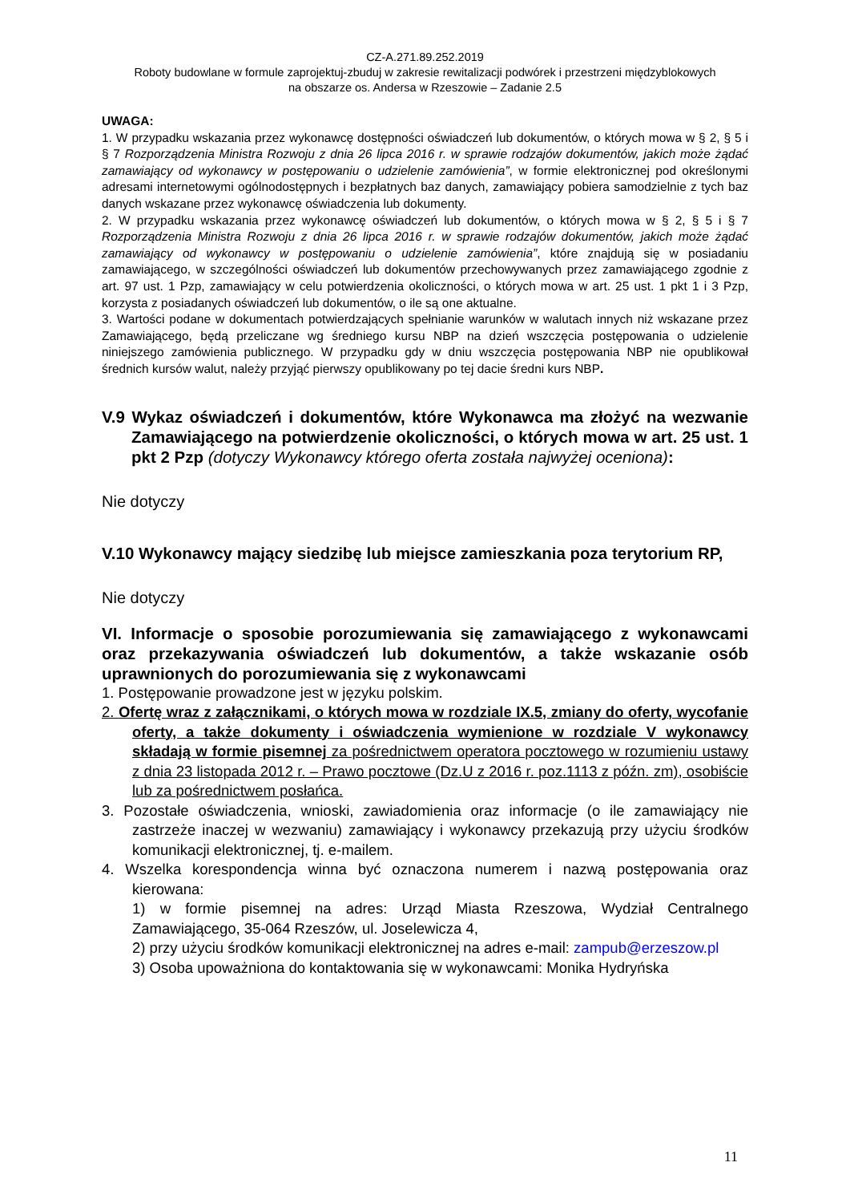CZ-A.271.89.252.2019
Roboty budowlane w formule zaprojektuj-zbuduj w zakresie rewitalizacji podwórek i przestrzeni międzyblokowych
na obszarze os. Andersa w Rzeszowie – Zadanie 2.5
UWAGA:
1. W przypadku wskazania przez wykonawcę dostępności oświadczeń lub dokumentów, o których mowa w § 2, § 5 i § 7 Rozporządzenia Ministra Rozwoju z dnia 26 lipca 2016 r. w sprawie rodzajów dokumentów, jakich może żądać zamawiający od wykonawcy w postępowaniu o udzielenie zamówienia”, w formie elektronicznej pod określonymi adresami internetowymi ogólnodostępnych i bezpłatnych baz danych, zamawiający pobiera samodzielnie z tych baz danych wskazane przez wykonawcę oświadczenia lub dokumenty.
2. W przypadku wskazania przez wykonawcę oświadczeń lub dokumentów, o których mowa w § 2, § 5 i § 7 Rozporządzenia Ministra Rozwoju z dnia 26 lipca 2016 r. w sprawie rodzajów dokumentów, jakich może żądać zamawiający od wykonawcy w postępowaniu o udzielenie zamówienia”, które znajdują się w posiadaniu zamawiającego, w szczególności oświadczeń lub dokumentów przechowywanych przez zamawiającego zgodnie z art. 97 ust. 1 Pzp, zamawiający w celu potwierdzenia okoliczności, o których mowa w art. 25 ust. 1 pkt 1 i 3 Pzp, korzysta z posiadanych oświadczeń lub dokumentów, o ile są one aktualne.
3. Wartości podane w dokumentach potwierdzających spełnianie warunków w walutach innych niż wskazane przez Zamawiającego, będą przeliczane wg średniego kursu NBP na dzień wszczęcia postępowania o udzielenie niniejszego zamówienia publicznego. W przypadku gdy w dniu wszczęcia postępowania NBP nie opublikował średnich kursów walut, należy przyjąć pierwszy opublikowany po tej dacie średni kurs NBP.
V.9 Wykaz oświadczeń i dokumentów, które Wykonawca ma złożyć na wezwanie Zamawiającego na potwierdzenie okoliczności, o których mowa w art. 25 ust. 1 pkt 2 Pzp (dotyczy Wykonawcy którego oferta została najwyżej oceniona):
Nie dotyczy
V.10 Wykonawcy mający siedzibę lub miejsce zamieszkania poza terytorium RP,
Nie dotyczy
VI. Informacje o sposobie porozumiewania się zamawiającego z wykonawcami oraz przekazywania oświadczeń lub dokumentów, a także wskazanie osób uprawnionych do porozumiewania się z wykonawcami
1. Postępowanie prowadzone jest w języku polskim.
2. Ofertę wraz z załącznikami, o których mowa w rozdziale IX.5, zmiany do oferty, wycofanie oferty, a także dokumenty i oświadczenia wymienione w rozdziale V wykonawcy składają w formie pisemnej za pośrednictwem operatora pocztowego w rozumieniu ustawy z dnia 23 listopada 2012 r. – Prawo pocztowe (Dz.U z 2016 r. poz.1113 z późn. zm), osobiście lub za pośrednictwem posłańca.
3. Pozostałe oświadczenia, wnioski, zawiadomienia oraz informacje (o ile zamawiający nie zastrzeże inaczej w wezwaniu) zamawiający i wykonawcy przekazują przy użyciu środków komunikacji elektronicznej, tj. e-mailem.
4. Wszelka korespondencja winna być oznaczona numerem i nazwą postępowania oraz kierowana:
1) w formie pisemnej na adres: Urząd Miasta Rzeszowa, Wydział Centralnego Zamawiającego, 35-064 Rzeszów, ul. Joselewicza 4,
2) przy użyciu środków komunikacji elektronicznej na adres e-mail: zampub@erzeszow.pl
3) Osoba upoważniona do kontaktowania się w wykonawcami: Monika Hydryńska
11